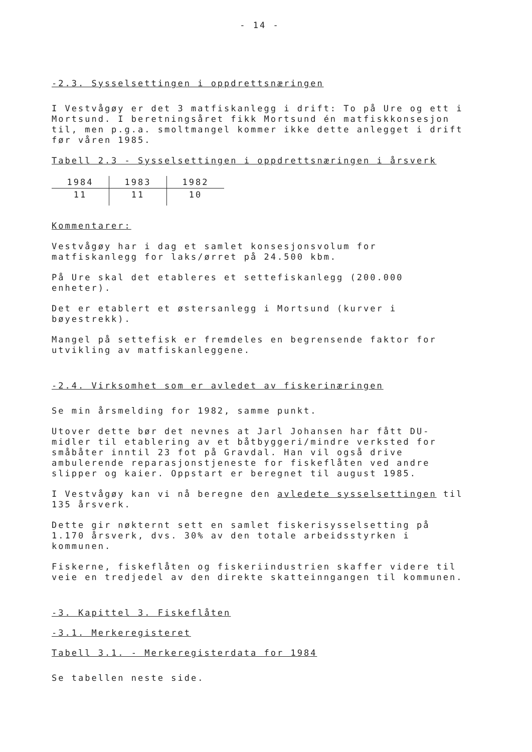- 14 -
-2.3. Sysselsettingen i oppdrettsnæringen
I Vestvågøy er det 3 matfiskanlegg i drift: To på Ure og ett i Mortsund. I beretningsåret fikk Mortsund én matfiskkonsesjon til, men p.g.a. smoltmangel kommer ikke dette anlegget i drift før våren 1985.
Tabell 2.3 - Sysselsettingen i oppdrettsnæringen i årsverk
| 1984 | 1983 | 1982 |
| --- | --- | --- |
| 11 | 11 | 10 |
Kommentarer:
Vestvågøy har i dag et samlet konsesjonsvolum for matfiskanlegg for laks/ørret på 24.500 kbm.
På Ure skal det etableres et settefiskanlegg (200.000 enheter).
Det er etablert et østersanlegg i Mortsund (kurver i bøyestrekk).
Mangel på settefisk er fremdeles en begrensende faktor for utvikling av matfiskanleggene.
-2.4. Virksomhet som er avledet av fiskerinæringen
Se min årsmelding for 1982, samme punkt.
Utover dette bør det nevnes at Jarl Johansen har fått DU-midler til etablering av et båtbyggeri/mindre verksted for småbåter inntil 23 fot på Gravdal. Han vil også drive ambulerende reparasjonstjeneste for fiskeflåten ved andre slipper og kaier. Oppstart er beregnet til august 1985.
I Vestvågøy kan vi nå beregne den avledete sysselsettingen til 135 årsverk.
Dette gir nøkternt sett en samlet fiskerisysselsetting på 1.170 årsverk, dvs. 30% av den totale arbeidsstyrken i kommunen.
Fiskerne, fiskeflåten og fiskeriindustrien skaffer videre til veie en tredjedel av den direkte skatteinngangen til kommunen.
-3. Kapittel 3. Fiskeflåten
-3.1. Merkeregisteret
Tabell 3.1. - Merkeregisterdata for 1984
Se tabellen neste side.